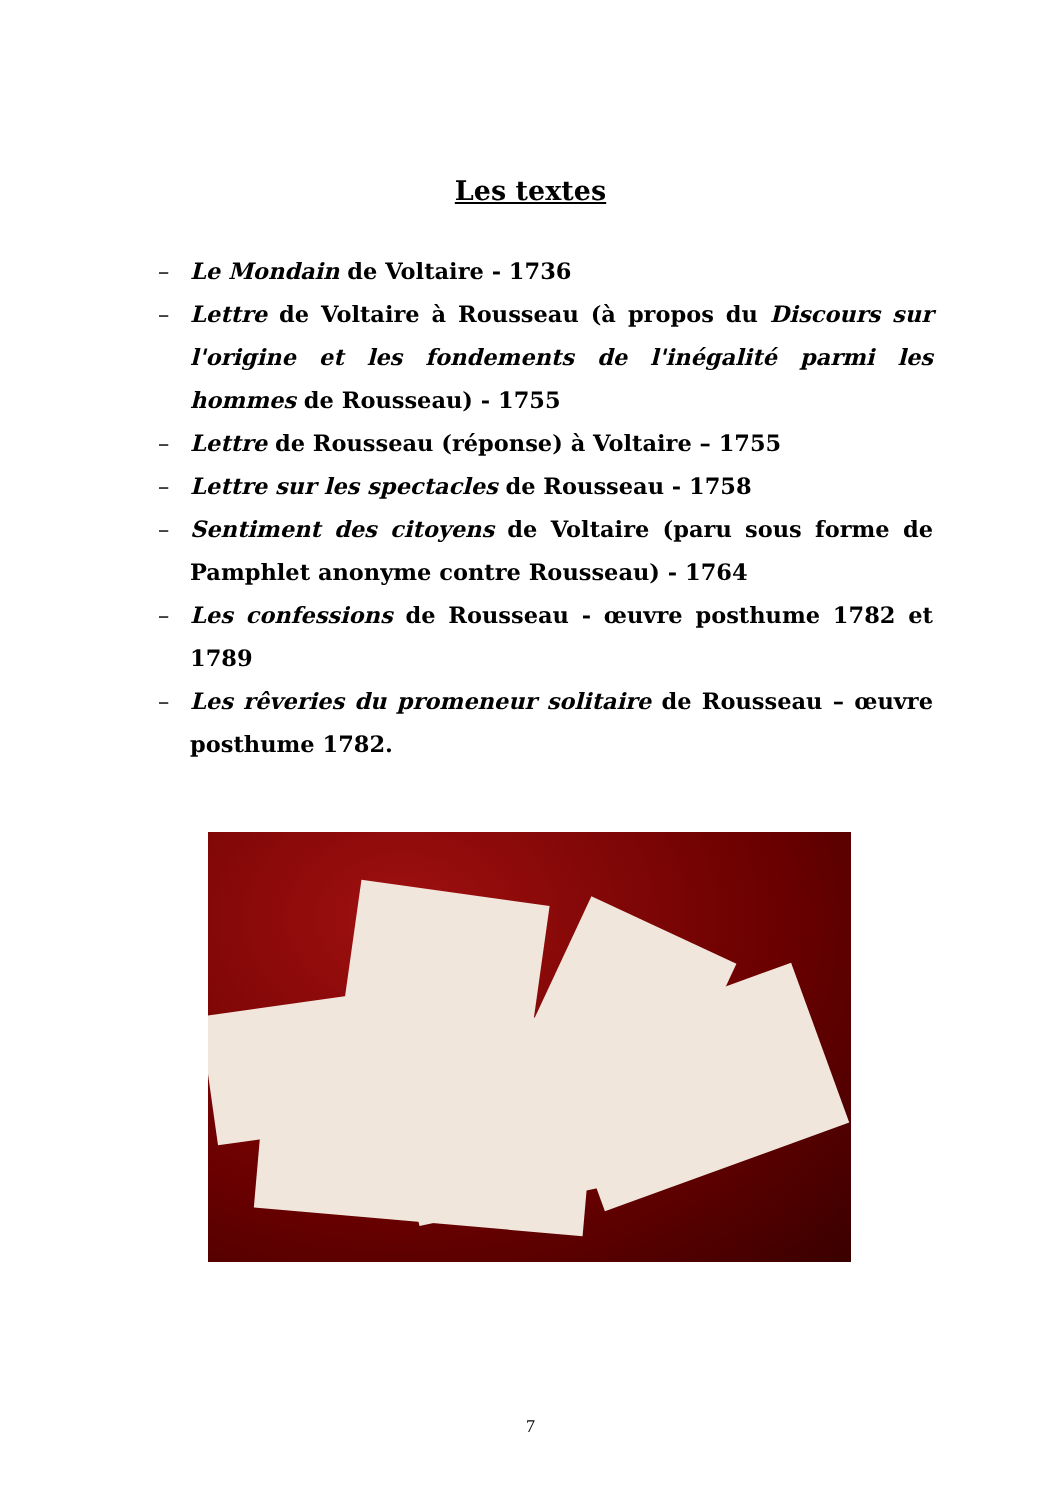Les textes
– Le Mondain de Voltaire - 1736
– Lettre de Voltaire à Rousseau (à propos du Discours sur l'origine et les fondements de l'inégalité parmi les hommes de Rousseau) - 1755
– Lettre de Rousseau (réponse) à Voltaire – 1755
– Lettre sur les spectacles de Rousseau - 1758
– Sentiment des citoyens de Voltaire (paru sous forme de Pamphlet anonyme contre Rousseau) - 1764
– Les confessions de Rousseau - œuvre posthume 1782 et 1789
– Les rêveries du promeneur solitaire de Rousseau – œuvre posthume 1782.
7